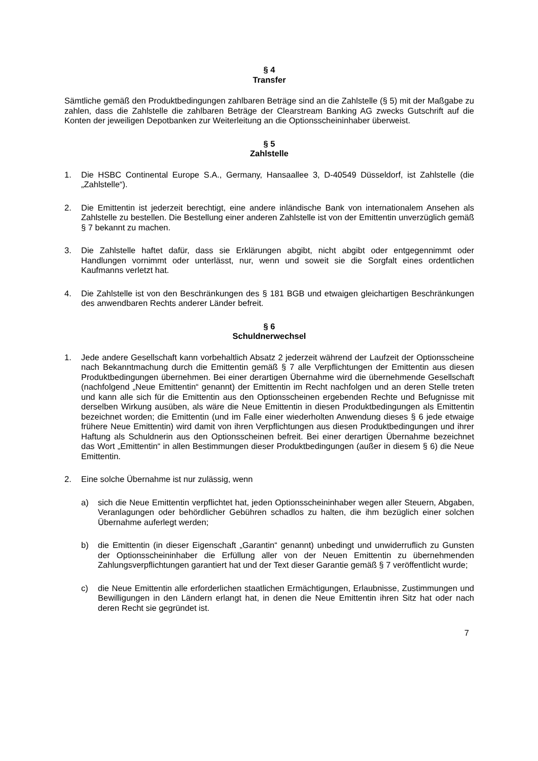§ 4
Transfer
Sämtliche gemäß den Produktbedingungen zahlbaren Beträge sind an die Zahlstelle (§ 5) mit der Maßgabe zu zahlen, dass die Zahlstelle die zahlbaren Beträge der Clearstream Banking AG zwecks Gutschrift auf die Konten der jeweiligen Depotbanken zur Weiterleitung an die Optionsscheininhaber überweist.
§ 5
Zahlstelle
1. Die HSBC Continental Europe S.A., Germany, Hansaallee 3, D-40549 Düsseldorf, ist Zahlstelle (die „Zahlstelle“).
2. Die Emittentin ist jederzeit berechtigt, eine andere inländische Bank von internationalem Ansehen als Zahlstelle zu bestellen. Die Bestellung einer anderen Zahlstelle ist von der Emittentin unverzüglich gemäß § 7 bekannt zu machen.
3. Die Zahlstelle haftet dafür, dass sie Erklärungen abgibt, nicht abgibt oder entgegennimmt oder Handlungen vornimmt oder unterlässt, nur, wenn und soweit sie die Sorgfalt eines ordentlichen Kaufmanns verletzt hat.
4. Die Zahlstelle ist von den Beschränkungen des § 181 BGB und etwaigen gleichartigen Beschränkungen des anwendbaren Rechts anderer Länder befreit.
§ 6
Schuldnerwechsel
1. Jede andere Gesellschaft kann vorbehaltlich Absatz 2 jederzeit während der Laufzeit der Optionsscheine nach Bekanntmachung durch die Emittentin gemäß § 7 alle Verpflichtungen der Emittentin aus diesen Produktbedingungen übernehmen. Bei einer derartigen Übernahme wird die übernehmende Gesellschaft (nachfolgend „Neue Emittentin“ genannt) der Emittentin im Recht nachfolgen und an deren Stelle treten und kann alle sich für die Emittentin aus den Optionsscheinen ergebenden Rechte und Befugnisse mit derselben Wirkung ausüben, als wäre die Neue Emittentin in diesen Produktbedingungen als Emittentin bezeichnet worden; die Emittentin (und im Falle einer wiederholten Anwendung dieses § 6 jede etwaige frühere Neue Emittentin) wird damit von ihren Verpflichtungen aus diesen Produktbedingungen und ihrer Haftung als Schuldnerin aus den Optionsscheinen befreit. Bei einer derartigen Übernahme bezeichnet das Wort „Emittentin“ in allen Bestimmungen dieser Produktbedingungen (außer in diesem § 6) die Neue Emittentin.
2. Eine solche Übernahme ist nur zulässig, wenn
a) sich die Neue Emittentin verpflichtet hat, jeden Optionsscheininhaber wegen aller Steuern, Abgaben, Veranlagungen oder behördlicher Gebühren schadlos zu halten, die ihm bezüglich einer solchen Übernahme auferlegt werden;
b) die Emittentin (in dieser Eigenschaft „Garantin“ genannt) unbedingt und unwiderruflich zu Gunsten der Optionsscheininhaber die Erfüllung aller von der Neuen Emittentin zu übernehmenden Zahlungsverpflichtungen garantiert hat und der Text dieser Garantie gemäß § 7 veröffentlicht wurde;
c) die Neue Emittentin alle erforderlichen staatlichen Ermächtigungen, Erlaubnisse, Zustimmungen und Bewilligungen in den Ländern erlangt hat, in denen die Neue Emittentin ihren Sitz hat oder nach deren Recht sie gegründet ist.
7